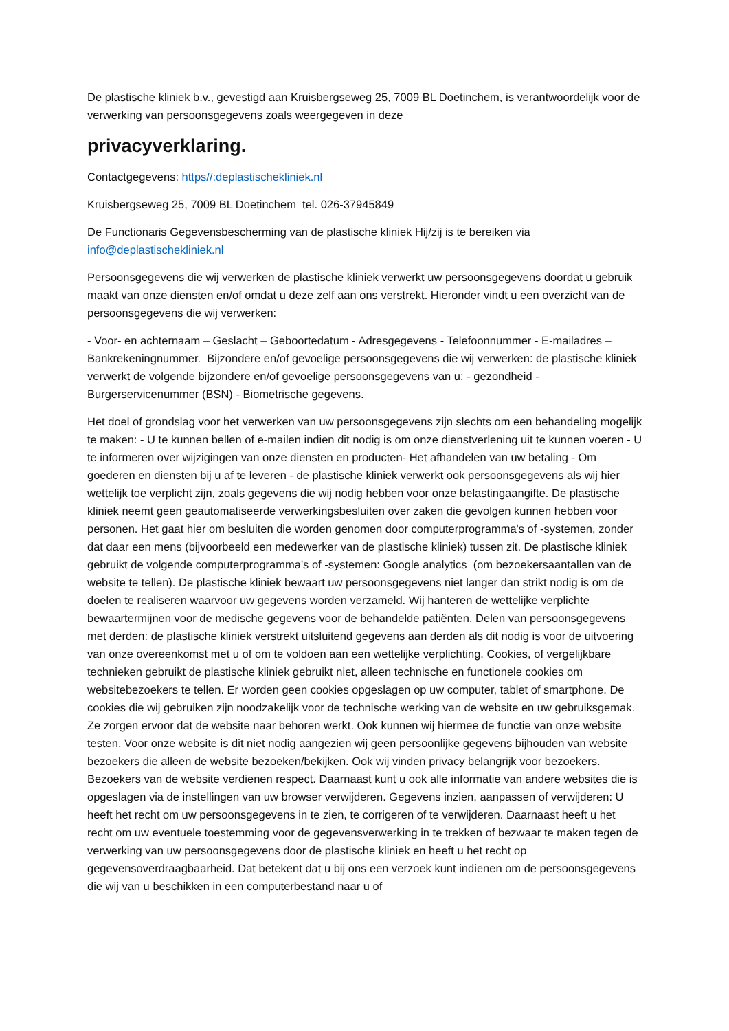De plastische kliniek b.v., gevestigd aan Kruisbergseweg 25, 7009 BL Doetinchem, is verantwoordelijk voor de verwerking van persoonsgegevens zoals weergegeven in deze
privacyverklaring.
Contactgegevens: https//:deplastischekliniek.nl
Kruisbergseweg 25, 7009 BL Doetinchem tel. 026-37945849
De Functionaris Gegevensbescherming van de plastische kliniek Hij/zij is te bereiken via info@deplastischekliniek.nl
Persoonsgegevens die wij verwerken de plastische kliniek verwerkt uw persoonsgegevens doordat u gebruik maakt van onze diensten en/of omdat u deze zelf aan ons verstrekt. Hieronder vindt u een overzicht van de persoonsgegevens die wij verwerken:
- Voor- en achternaam – Geslacht – Geboortedatum - Adresgegevens - Telefoonnummer - E-mailadres – Bankrekeningnummer. Bijzondere en/of gevoelige persoonsgegevens die wij verwerken: de plastische kliniek verwerkt de volgende bijzondere en/of gevoelige persoonsgegevens van u: - gezondheid - Burgerservicenummer (BSN) - Biometrische gegevens.
Het doel of grondslag voor het verwerken van uw persoonsgegevens zijn slechts om een behandeling mogelijk te maken: - U te kunnen bellen of e-mailen indien dit nodig is om onze dienstverlening uit te kunnen voeren - U te informeren over wijzigingen van onze diensten en producten- Het afhandelen van uw betaling - Om goederen en diensten bij u af te leveren - de plastische kliniek verwerkt ook persoonsgegevens als wij hier wettelijk toe verplicht zijn, zoals gegevens die wij nodig hebben voor onze belastingaangifte. De plastische kliniek neemt geen geautomatiseerde verwerkingsbesluiten over zaken die gevolgen kunnen hebben voor personen. Het gaat hier om besluiten die worden genomen door computerprogramma's of -systemen, zonder dat daar een mens (bijvoorbeeld een medewerker van de plastische kliniek) tussen zit. De plastische kliniek gebruikt de volgende computerprogramma's of -systemen: Google analytics (om bezoekersaantallen van de website te tellen). De plastische kliniek bewaart uw persoonsgegevens niet langer dan strikt nodig is om de doelen te realiseren waarvoor uw gegevens worden verzameld. Wij hanteren de wettelijke verplichte bewaartermijnen voor de medische gegevens voor de behandelde patiënten. Delen van persoonsgegevens met derden: de plastische kliniek verstrekt uitsluitend gegevens aan derden als dit nodig is voor de uitvoering van onze overeenkomst met u of om te voldoen aan een wettelijke verplichting. Cookies, of vergelijkbare technieken gebruikt de plastische kliniek gebruikt niet, alleen technische en functionele cookies om websitebezoekers te tellen. Er worden geen cookies opgeslagen op uw computer, tablet of smartphone. De cookies die wij gebruiken zijn noodzakelijk voor de technische werking van de website en uw gebruiksgemak. Ze zorgen ervoor dat de website naar behoren werkt. Ook kunnen wij hiermee de functie van onze website testen. Voor onze website is dit niet nodig aangezien wij geen persoonlijke gegevens bijhouden van website bezoekers die alleen de website bezoeken/bekijken. Ook wij vinden privacy belangrijk voor bezoekers. Bezoekers van de website verdienen respect. Daarnaast kunt u ook alle informatie van andere websites die is opgeslagen via de instellingen van uw browser verwijderen. Gegevens inzien, aanpassen of verwijderen: U heeft het recht om uw persoonsgegevens in te zien, te corrigeren of te verwijderen. Daarnaast heeft u het recht om uw eventuele toestemming voor de gegevensverwerking in te trekken of bezwaar te maken tegen de verwerking van uw persoonsgegevens door de plastische kliniek en heeft u het recht op gegevensoverdraagbaarheid. Dat betekent dat u bij ons een verzoek kunt indienen om de persoonsgegevens die wij van u beschikken in een computerbestand naar u of